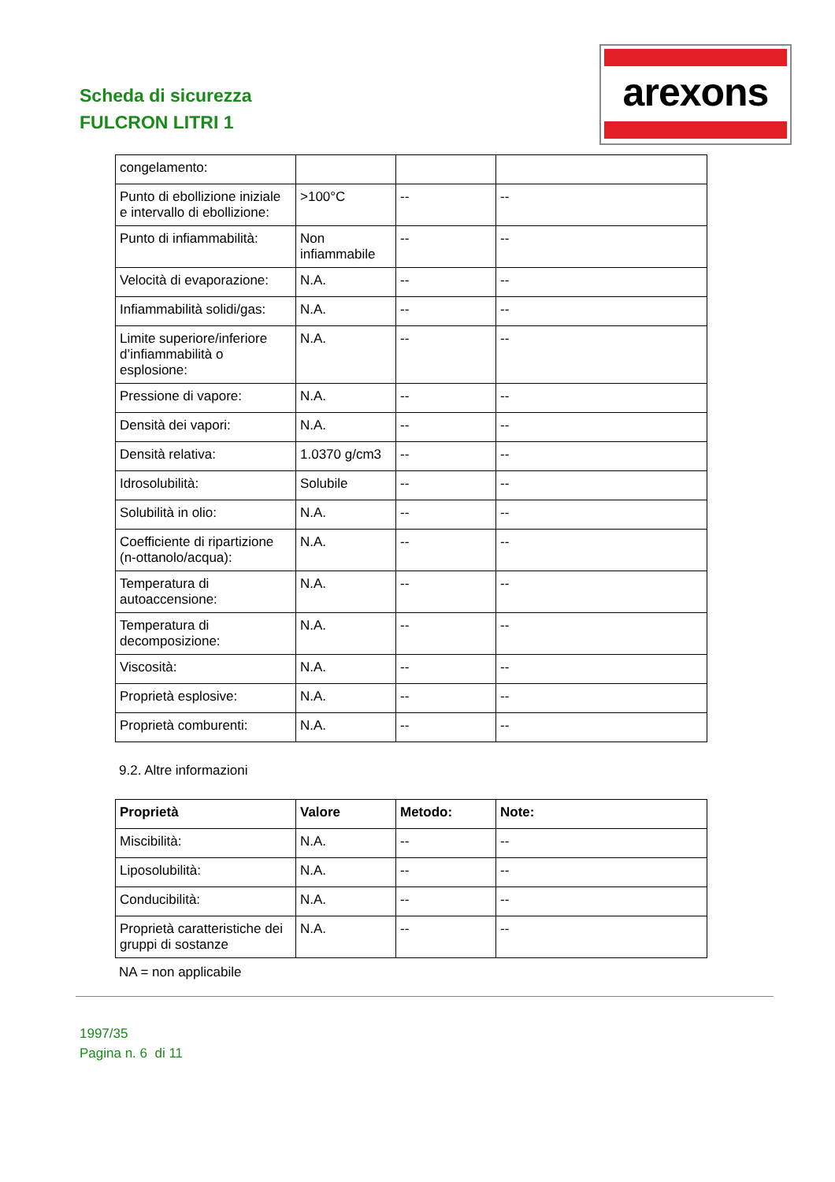Scheda di sicurezza
FULCRON LITRI 1
arexons
| congelamento: | | | |
| Punto di ebollizione iniziale e intervallo di ebollizione: | >100°C | -- | -- |
| Punto di infiammabilità: | Non infiammabile | -- | -- |
| Velocità di evaporazione: | N.A. | -- | -- |
| Infiammabilità solidi/gas: | N.A. | -- | -- |
| Limite superiore/inferiore d’infiammabilità o esplosione: | N.A. | -- | -- |
| Pressione di vapore: | N.A. | -- | -- |
| Densità dei vapori: | N.A. | -- | -- |
| Densità relativa: | 1.0370 g/cm3 | -- | -- |
| Idrosolubilità: | Solubile | -- | -- |
| Solubilità in olio: | N.A. | -- | -- |
| Coefficiente di ripartizione (n-ottanolo/acqua): | N.A. | -- | -- |
| Temperatura di autoaccensione: | N.A. | -- | -- |
| Temperatura di decomposizione: | N.A. | -- | -- |
| Viscosità: | N.A. | -- | -- |
| Proprietà esplosive: | N.A. | -- | -- |
| Proprietà comburenti: | N.A. | -- | -- |
9.2. Altre informazioni
| Proprietà | Valore | Metodo: | Note: |
| --- | --- | --- | --- |
| Miscibilità: | N.A. | -- | -- |
| Liposolubilità: | N.A. | -- | -- |
| Conducibilità: | N.A. | -- | -- |
| Proprietà caratteristiche dei gruppi di sostanze | N.A. | -- | -- |
NA = non applicabile
1997/35
Pagina n. 6 di 11